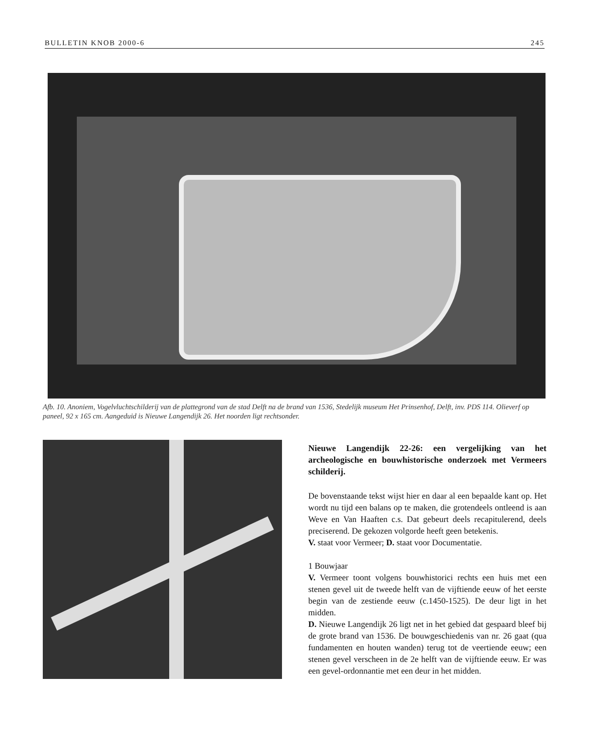BULLETIN KNOB 2000-6 245
Afb. 10. Anoniem, Vogelvluchtschilderij van de plattegrond van de stad Delft na de brand van 1536, Stedelijk museum Het Prinsenhof, Delft, inv. PDS 114. Olieverf op paneel, 92 x 165 cm. Aangeduid is Nieuwe Langendijk 26. Het noorden ligt rechtsonder.
Nieuwe Langendijk 22-26: een vergelijking van het archeologische en bouwhistorische onderzoek met Vermeers schilderij.
De bovenstaande tekst wijst hier en daar al een bepaalde kant op. Het wordt nu tijd een balans op te maken, die grotendeels ontleend is aan Weve en Van Haaften c.s. Dat gebeurt deels recapitulerend, deels preciserend. De gekozen volgorde heeft geen betekenis.
V. staat voor Vermeer; D. staat voor Documentatie.
1 Bouwjaar
V. Vermeer toont volgens bouwhistorici rechts een huis met een stenen gevel uit de tweede helft van de vijftiende eeuw of het eerste begin van de zestiende eeuw (c.1450-1525). De deur ligt in het midden.
D. Nieuwe Langendijk 26 ligt net in het gebied dat gespaard bleef bij de grote brand van 1536. De bouwgeschiedenis van nr. 26 gaat (qua fundamenten en houten wanden) terug tot de veertiende eeuw; een stenen gevel verscheen in de 2e helft van de vijftiende eeuw. Er was een gevel-ordonnantie met een deur in het midden.